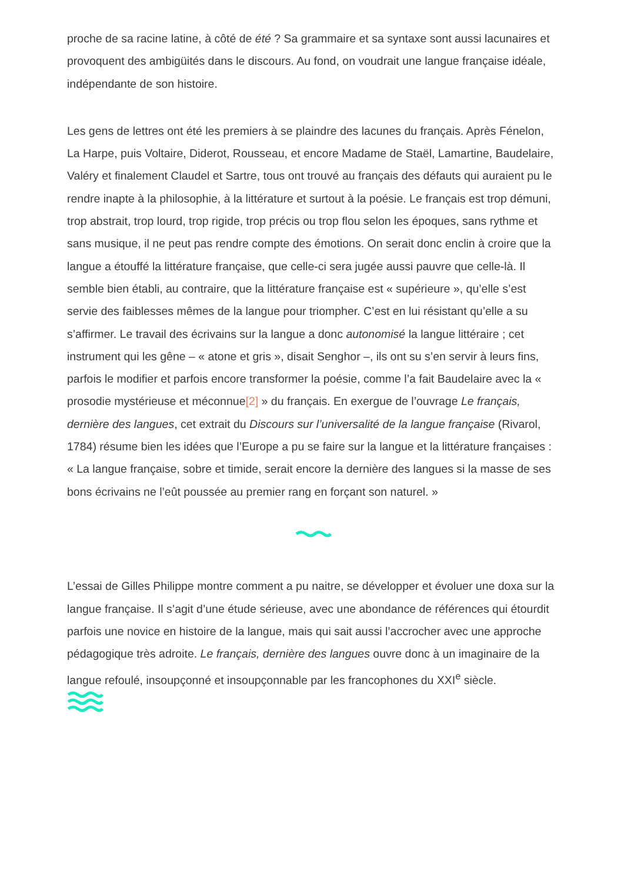proche de sa racine latine, à côté de été ? Sa grammaire et sa syntaxe sont aussi lacunaires et provoquent des ambigüités dans le discours. Au fond, on voudrait une langue française idéale, indépendante de son histoire.
Les gens de lettres ont été les premiers à se plaindre des lacunes du français. Après Fénelon, La Harpe, puis Voltaire, Diderot, Rousseau, et encore Madame de Staël, Lamartine, Baudelaire, Valéry et finalement Claudel et Sartre, tous ont trouvé au français des défauts qui auraient pu le rendre inapte à la philosophie, à la littérature et surtout à la poésie. Le français est trop démuni, trop abstrait, trop lourd, trop rigide, trop précis ou trop flou selon les époques, sans rythme et sans musique, il ne peut pas rendre compte des émotions. On serait donc enclin à croire que la langue a étouffé la littérature française, que celle-ci sera jugée aussi pauvre que celle-là. Il semble bien établi, au contraire, que la littérature française est « supérieure », qu’elle s’est servie des faiblesses mêmes de la langue pour triompher. C’est en lui résistant qu’elle a su s’affirmer. Le travail des écrivains sur la langue a donc autonomisé la langue littéraire ; cet instrument qui les gêne – « atone et gris », disait Senghor –, ils ont su s’en servir à leurs fins, parfois le modifier et parfois encore transformer la poésie, comme l’a fait Baudelaire avec la « prosodie mystérieuse et méconnue[2] » du français. En exergue de l’ouvrage Le français, dernière des langues, cet extrait du Discours sur l’universalité de la langue française (Rivarol, 1784) résume bien les idées que l’Europe a pu se faire sur la langue et la littérature françaises : « La langue française, sobre et timide, serait encore la dernière des langues si la masse de ses bons écrivains ne l’eût poussée au premier rang en forçant son naturel. »
L’essai de Gilles Philippe montre comment a pu naitre, se développer et évoluer une doxa sur la langue française. Il s’agit d’une étude sérieuse, avec une abondance de références qui étourdit parfois une novice en histoire de la langue, mais qui sait aussi l’accrocher avec une approche pédagogique très adroite. Le français, dernière des langues ouvre donc à un imaginaire de la langue refoulé, insoupçonné et insoupçonnable par les francophones du XXI<sup>e</sup> siècle.